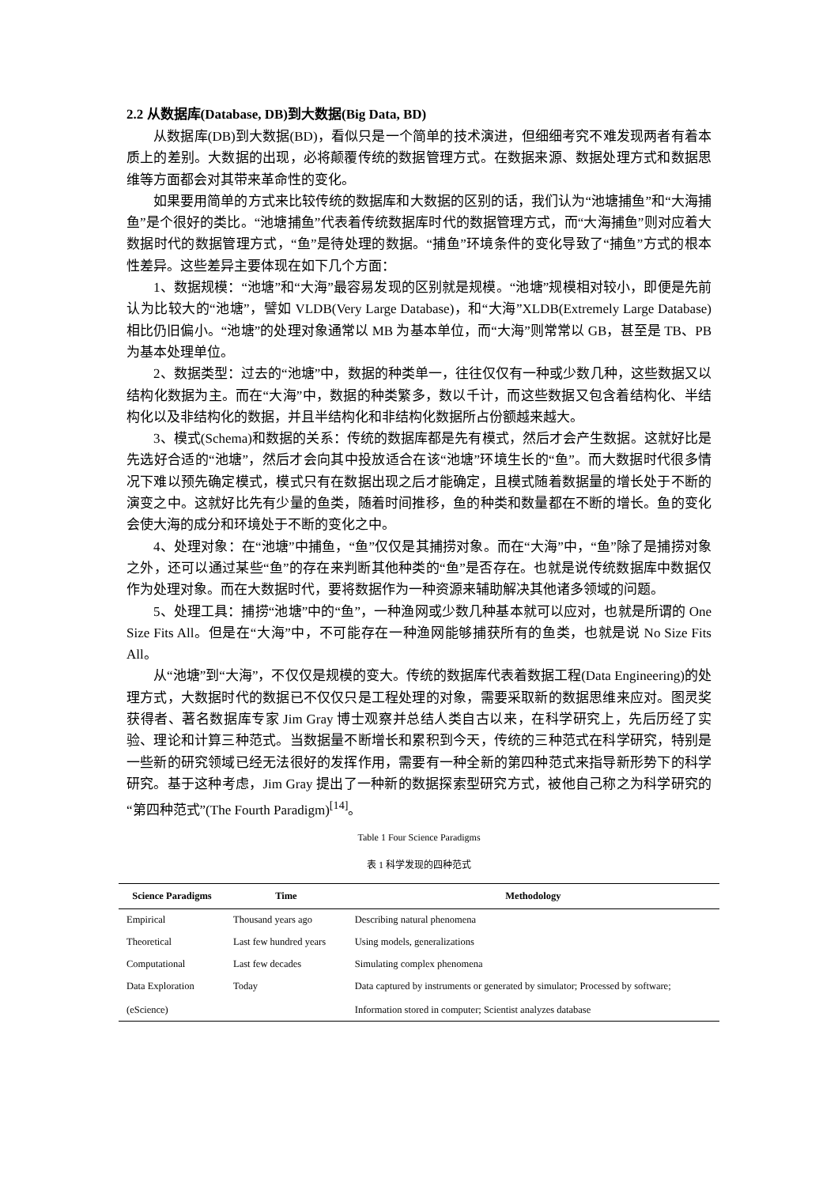2.2 从数据库(Database, DB)到大数据(Big Data, BD)
从数据库(DB)到大数据(BD)，看似只是一个简单的技术演进，但细细考究不难发现两者有着本质上的差别。大数据的出现，必将颠覆传统的数据管理方式。在数据来源、数据处理方式和数据思维等方面都会对其带来革命性的变化。
如果要用简单的方式来比较传统的数据库和大数据的区别的话，我们认为“池塘捕鱼”和“大海捕鱼”是个很好的类比。“池塘捕鱼”代表着传统数据库时代的数据管理方式，而“大海捕鱼”则对应着大数据时代的数据管理方式，“鱼”是待处理的数据。“捕鱼”环境条件的变化导致了“捕鱼”方式的根本性差异。这些差异主要体现在如下几个方面：
1、数据规模：“池塘”和“大海”最容易发现的区别就是规模。“池塘”规模相对较小，即便是先前认为比较大的“池塘”，譬如 VLDB(Very Large Database)，和“大海”XLDB(Extremely Large Database)相比仍旧偏小。“池塘”的处理对象通常以 MB 为基本单位，而“大海”则常常以 GB，甚至是 TB、PB 为基本处理单位。
2、数据类型：过去的“池塘”中，数据的种类单一，往往仅仅有一种或少数几种，这些数据又以结构化数据为主。而在“大海”中，数据的种类繁多，数以千计，而这些数据又包含着结构化、半结构化以及非结构化的数据，并且半结构化和非结构化数据所占份额越来越大。
3、模式(Schema)和数据的关系：传统的数据库都是先有模式，然后才会产生数据。这就好比是先选好合适的“池塘”，然后才会向其中投放适合在该“池塘”环境生长的“鱼”。而大数据时代很多情况下难以预先确定模式，模式只有在数据出现之后才能确定，且模式随着数据量的增长处于不断的演变之中。这就好比先有少量的鱼类，随着时间推移，鱼的种类和数量都在不断的增长。鱼的变化会使大海的成分和环境处于不断的变化之中。
4、处理对象：在“池塘”中捕鱼，“鱼”仅仅是其捕捞对象。而在“大海”中，“鱼”除了是捕捞对象之外，还可以通过某些“鱼”的存在来判断其他种类的“鱼”是否存在。也就是说传统数据库中数据仅作为处理对象。而在大数据时代，要将数据作为一种资源来辅助解决其他诸多领域的问题。
5、处理工具：捕捞“池塘”中的“鱼”，一种渔网或少数几种基本就可以应对，也就是所谓的 One Size Fits All。但是在“大海”中，不可能存在一种渔网能够捕获所有的鱼类，也就是说 No Size Fits All。
从“池塘”到“大海”，不仅仅是规模的变大。传统的数据库代表着数据工程(Data Engineering)的处理方式，大数据时代的数据已不仅仅只是工程处理的对象，需要采取新的数据思维来应对。图灵奖获得者、著名数据库专家 Jim Gray 博士观察并总结人类自古以来，在科学研究上，先后历经了实验、理论和计算三种范式。当数据量不断增长和累积到今天，传统的三种范式在科学研究，特别是一些新的研究领域已经无法很好的发挥作用，需要有一种全新的第四种范式来指导新形势下的科学研究。基于这种考虑，Jim Gray 提出了一种新的数据探索型研究方式，被他自己称之为科学研究的“第四种范式”(The Fourth Paradigm)<sup>[14]</sup>。
Table 1 Four Science Paradigms
表 1 科学发现的四种范式
| Science Paradigms | Time | Methodology |
| --- | --- | --- |
| Empirical | Thousand years ago | Describing natural phenomena |
| Theoretical | Last few hundred years | Using models, generalizations |
| Computational | Last few decades | Simulating complex phenomena |
| Data Exploration (eScience) | Today | Data captured by instruments or generated by simulator; Processed by software; Information stored in computer; Scientist analyzes database |